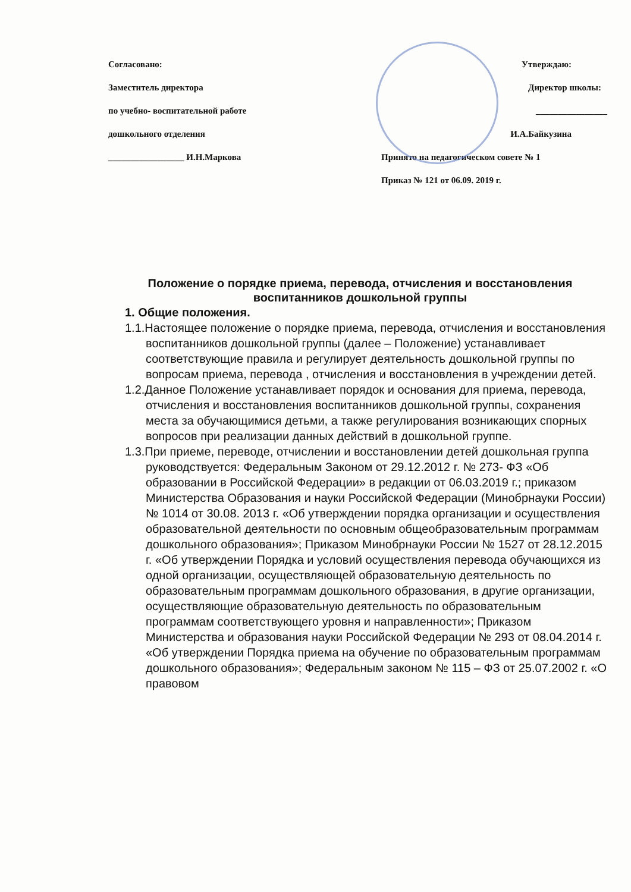Согласовано:
Заместитель директора
по учебно- воспитательной работе
дошкольного отделения
_________________ И.Н.Маркова
Утверждаю:
Директор школы:
________________
И.А.Байкузина
Принято на педагогическом совете № 1
Приказ № 121 от 06.09. 2019 г.
Положение о порядке приема, перевода, отчисления и восстановления воспитанников дошкольной группы
1. Общие положения.
1.1.Настоящее положение о порядке приема, перевода, отчисления и восстановления воспитанников дошкольной группы (далее – Положение) устанавливает соответствующие правила и регулирует деятельность дошкольной группы по вопросам приема, перевода , отчисления и восстановления в учреждении детей.
1.2.Данное Положение устанавливает порядок и основания для приема, перевода, отчисления и восстановления воспитанников дошкольной группы, сохранения места за обучающимися детьми, а также регулирования возникающих спорных вопросов при реализации данных действий в дошкольной группе.
1.3.При приеме, переводе, отчислении и восстановлении детей дошкольная группа руководствуется: Федеральным Законом от 29.12.2012 г. № 273- ФЗ «Об образовании в Российской Федерации» в редакции от 06.03.2019 г.; приказом Министерства Образования и науки Российской Федерации (Минобрнауки России) № 1014 от 30.08. 2013 г. «Об утверждении порядка организации и осуществления образовательной деятельности по основным общеобразовательным программам дошкольного образования»; Приказом Минобрнауки России № 1527 от 28.12.2015 г. «Об утверждении Порядка и условий осуществления перевода обучающихся из одной организации, осуществляющей образовательную деятельность по образовательным программам дошкольного образования, в другие организации, осуществляющие образовательную деятельность по образовательным программам соответствующего уровня и направленности»; Приказом Министерства и образования науки Российской Федерации № 293 от 08.04.2014 г. «Об утверждении Порядка приема на обучение по образовательным программам дошкольного образования»; Федеральным законом № 115 – ФЗ от 25.07.2002 г. «О правовом